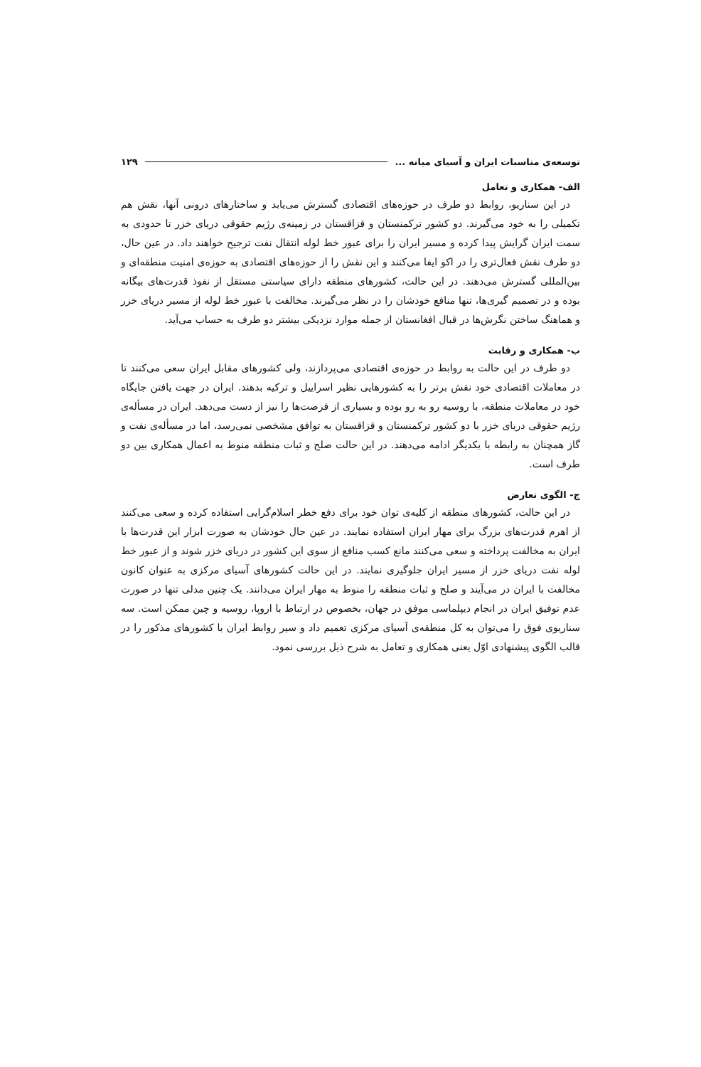توسعه‌ی مناسبات ایران و آسیای میانه ... ۱۲۹
الف- همکاری و تعامل
در این سناریو، روابط دو طرف در حوزه‌های اقتصادی گسترش می‌یابد و ساختارهای درونی آنها، نقش هم تکمیلی را به خود می‌گیرند. دو کشور ترکمنستان و قزاقستان در زمینه‌ی رژیم حقوقی دریای خزر تا حدودی به سمت ایران گرایش پیدا کرده و مسیر ایران را برای عبور خط لوله انتقال نفت ترجیح خواهند داد. در عین حال، دو طرف نقش فعال‌تری را در اکو ایفا می‌کنند و این نقش را از حوزه‌های اقتصادی به حوزه‌ی امنیت منطقه‌ای و بین‌المللی گسترش می‌دهند. در این حالت، کشورهای منطقه دارای سیاستی مستقل از نفوذ قدرت‌های بیگانه بوده و در تصمیم گیری‌ها، تنها منافع خودشان را در نظر می‌گیرند. مخالفت با عبور خط لوله از مسیر دریای خزر و هماهنگ ساختن نگرش‌ها در قبال افغانستان از جمله موارد نزدیکی بیشتر دو طرف به حساب می‌آید.
ب- همکاری و رقابت
دو طرف در این حالت به روابط در حوزه‌ی اقتصادی می‌پردازند، ولی کشورهای مقابل ایران سعی می‌کنند تا در معاملات اقتصادی خود نقش برتر را به کشورهایی نظیر اسراییل و ترکیه بدهند. ایران در جهت یافتن جایگاه خود در معاملات منطقه، با روسیه رو به رو بوده و بسیاری از فرصت‌ها را نیز از دست می‌دهد. ایران در مسأله‌ی رژیم حقوقی دریای خزر با دو کشور ترکمنستان و قزاقستان به توافق مشخصی نمی‌رسد، اما در مسأله‌ی نفت و گاز همچنان به رابطه با یکدیگر ادامه می‌دهند. در این حالت صلح و ثبات منطقه منوط به اعمال همکاری بین دو طرف است.
ج- الگوی تعارض
در این حالت، کشورهای منطقه از کلیه‌ی توان خود برای دفع خطر اسلام‌گرایی استفاده کرده و سعی می‌کنند از اهرم قدرت‌های بزرگ برای مهار ایران استفاده نمایند. در عین حال خودشان به صورت ابزار این قدرت‌ها با ایران به مخالفت پرداخته و سعی می‌کنند مانع کسب منافع از سوی این کشور در دریای خزر شوند و از عبور خط لوله نفت دریای خزر از مسیر ایران جلوگیری نمایند. در این حالت کشورهای آسیای مرکزی به عنوان کانون مخالفت با ایران در می‌آیند و صلح و ثبات منطقه را منوط به مهار ایران می‌دانند. یک چنین مدلی تنها در صورت عدم توفیق ایران در انجام دیپلماسی موفق در جهان، بخصوص در ارتباط با اروپا، روسیه و چین ممکن است. سه سناریوی فوق را می‌توان به کل منطقه‌ی آسیای مرکزی تعمیم داد و سیر روابط ایران با کشورهای مذکور را در قالب الگوی پیشنهادی اوّل یعنی همکاری و تعامل به شرح ذیل بررسی نمود.